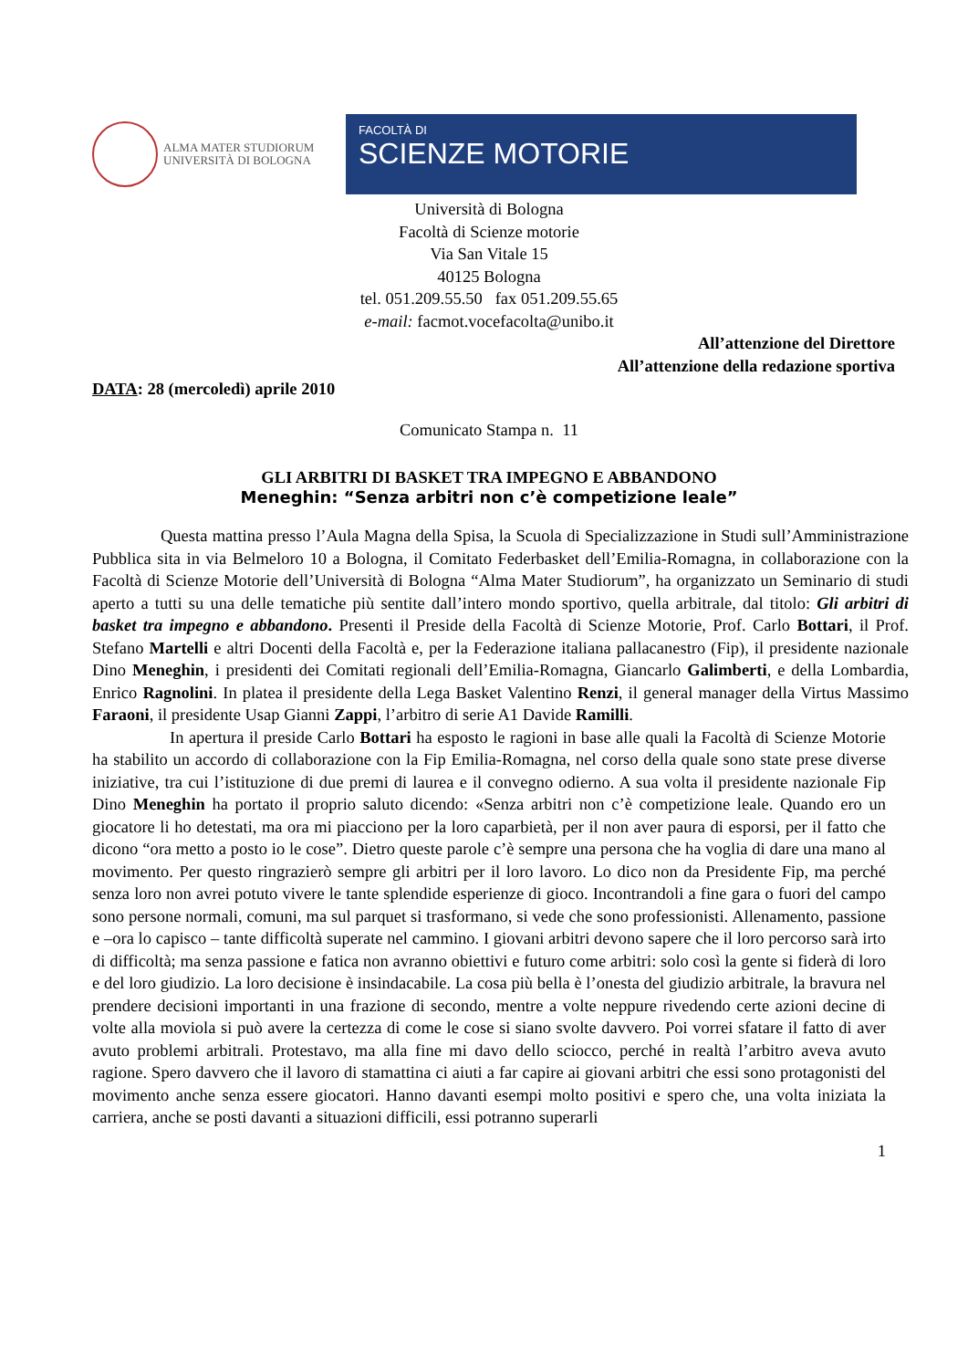ALMA MATER STUDIORUM
UNIVERSITÀ DI BOLOGNA
FACOLTÀ DI
SCIENZE MOTORIE
Università di Bologna
Facoltà di Scienze motorie
Via San Vitale 15
40125 Bologna
tel. 051.209.55.50 fax 051.209.55.65
e-mail: facmot.vocefacolta@unibo.it
All’attenzione del Direttore
All’attenzione della redazione sportiva
DATA: 28 (mercoledì) aprile 2010
Comunicato Stampa n. 11
GLI ARBITRI DI BASKET TRA IMPEGNO E ABBANDONO
Meneghin: “Senza arbitri non c’è competizione leale”
Questa mattina presso l’Aula Magna della Spisa, la Scuola di Specializzazione in Studi sull’Amministrazione Pubblica sita in via Belmeloro 10 a Bologna, il Comitato Federbasket dell’Emilia-Romagna, in collaborazione con la Facoltà di Scienze Motorie dell’Università di Bologna “Alma Mater Studiorum”, ha organizzato un Seminario di studi aperto a tutti su una delle tematiche più sentite dall’intero mondo sportivo, quella arbitrale, dal titolo: Gli arbitri di basket tra impegno e abbandono. Presenti il Preside della Facoltà di Scienze Motorie, Prof. Carlo Bottari, il Prof. Stefano Martelli e altri Docenti della Facoltà e, per la Federazione italiana pallacanestro (Fip), il presidente nazionale Dino Meneghin, i presidenti dei Comitati regionali dell’Emilia-Romagna, Giancarlo Galimberti, e della Lombardia, Enrico Ragnolini. In platea il presidente della Lega Basket Valentino Renzi, il general manager della Virtus Massimo Faraoni, il presidente Usap Gianni Zappi, l’arbitro di serie A1 Davide Ramilli.
In apertura il preside Carlo Bottari ha esposto le ragioni in base alle quali la Facoltà di Scienze Motorie ha stabilito un accordo di collaborazione con la Fip Emilia-Romagna, nel corso della quale sono state prese diverse iniziative, tra cui l’istituzione di due premi di laurea e il convegno odierno. A sua volta il presidente nazionale Fip Dino Meneghin ha portato il proprio saluto dicendo: «Senza arbitri non c’è competizione leale. Quando ero un giocatore li ho detestati, ma ora mi piacciono per la loro caparbietà, per il non aver paura di esporsi, per il fatto che dicono “ora metto a posto io le cose”. Dietro queste parole c’è sempre una persona che ha voglia di dare una mano al movimento. Per questo ringrazierò sempre gli arbitri per il loro lavoro. Lo dico non da Presidente Fip, ma perché senza loro non avrei potuto vivere le tante splendide esperienze di gioco. Incontrandoli a fine gara o fuori del campo sono persone normali, comuni, ma sul parquet si trasformano, si vede che sono professionisti. Allenamento, passione e –ora lo capisco – tante difficoltà superate nel cammino. I giovani arbitri devono sapere che il loro percorso sarà irto di difficoltà; ma senza passione e fatica non avranno obiettivi e futuro come arbitri: solo così la gente si fiderà di loro e del loro giudizio. La loro decisione è insindacabile. La cosa più bella è l’onesta del giudizio arbitrale, la bravura nel prendere decisioni importanti in una frazione di secondo, mentre a volte neppure rivedendo certe azioni decine di volte alla moviola si può avere la certezza di come le cose si siano svolte davvero. Poi vorrei sfatare il fatto di aver avuto problemi arbitrali. Protestavo, ma alla fine mi davo dello sciocco, perché in realtà l’arbitro aveva avuto ragione. Spero davvero che il lavoro di stamattina ci aiuti a far capire ai giovani arbitri che essi sono protagonisti del movimento anche senza essere giocatori. Hanno davanti esempi molto positivi e spero che, una volta iniziata la carriera, anche se posti davanti a situazioni difficili, essi potranno superarli
1